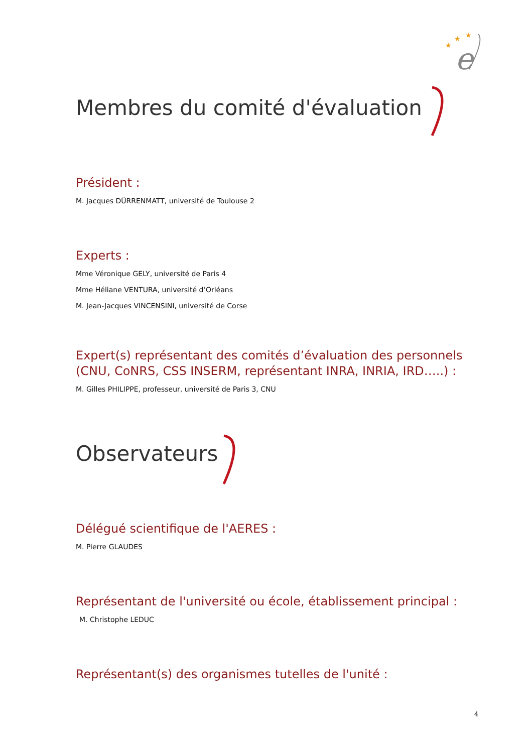e
★
★
★
Membres du comité d'évaluation
Président :
M. Jacques DÜRRENMATT, université de Toulouse 2
Experts :
Mme Véronique GELY, université de Paris 4
Mme Héliane VENTURA, université d’Orléans
M. Jean-Jacques VINCENSINI, université de Corse
Expert(s) représentant des comités d’évaluation des personnels (CNU, CoNRS, CSS INSERM, représentant INRA, INRIA, IRD…..) :
M. Gilles PHILIPPE, professeur, université de Paris 3, CNU
Observateurs
Délégué scientifique de l'AERES :
M. Pierre GLAUDES
Représentant de l'université ou école, établissement principal :
M. Christophe LEDUC
Représentant(s) des organismes tutelles de l'unité :
4